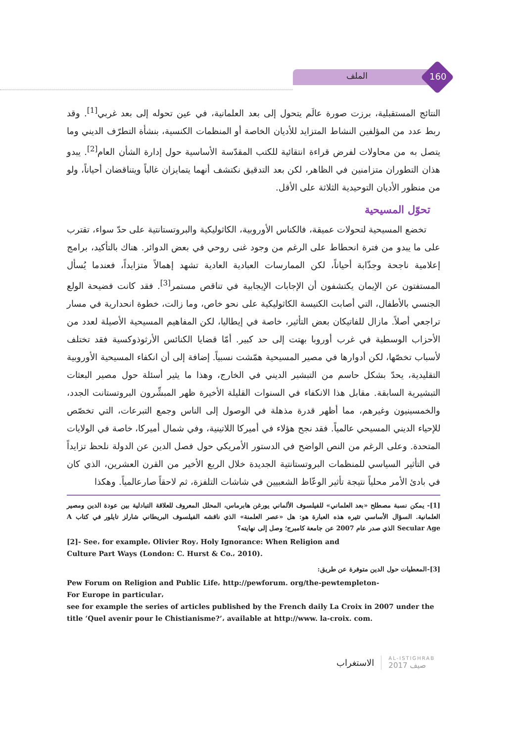الملف 160
النتائج المستقبلية، برزت صورة عالَم يتحول إلى بعد العلمانية، في عين تحوله إلى بعد غربي<sup>[1]</sup>. وقد ربط عدد من المؤلفين النشاط المتزايد للأديان الخاصة أو المنظمات الكنسية، بنشأة التطرّف الديني وما يتصل به من محاولات لفرض قراءة انتقائية للكتب المقدّسة الأساسية حول إدارة الشأن العام<sup>[2]</sup>. يبدو هذان التطوران متزامنين في الظاهر، لكن بعد التدقيق نكتشف أنهما يتمايزان غالباً ويتناقضان أحياناً، ولو من منظور الأديان التوحيدية الثلاثة على الأقل.
تحوّل المسيحية
تخضع المسيحية لتحولات عميقة، فالكناس الأوروبية، الكاثوليكية والبروتستانتية على حدّ سواء، تقترب على ما يبدو من فترة انحطاط على الرغم من وجود غنى روحي في بعض الدوائر. هناك بالتأكيد، برامج إعلامية ناجحة وجذّابة أحياناً، لكن الممارسات العبادية العادية تشهد إهمالاً متزايداً، فعندما يُسأل المستفتون عن الإيمان يكتشفون أن الإجابات الإيجابية في تناقص مستمر<sup>[3]</sup>. فقد كانت فضيحة الولع الجنسي بالأطفال، التي أصابت الكنيسة الكاثوليكية على نحو خاص، وما زالت، خطوة انحدارية في مسار تراجعي أصلاً. مازال للفاتيكان بعض التأثير، خاصة في إيطاليا، لكن المفاهيم المسيحية الأصيلة لعدد من الأحزاب الوسطية في غرب أوروبا بهتت إلى حد كبير. أمّا قضايا الكنائس الأرثوذوكسية فقد تختلف لأسباب تخصّها، لكن أدوارها في مصير المسيحية همّشت نسبياً. إضافة إلى أن انكفاء المسيحية الأوروبية التقليدية، يحدّ بشكل حاسم من التبشير الديني في الخارج، وهذا ما يثير أسئلة حول مصير البعثات التبشيرية السابقة. مقابل هذا الانكفاء في السنوات القليلة الأخيرة ظهر المبشِّرون البروتستانت الجدد، والخمسينيون وغيرهم، مما أظهر قدرة مذهلة في الوصول إلى الناس وجمع التبرعات، التي تخصّص للإحياء الديني المسيحي عالمياً. فقد نجح هؤلاء في أميركا اللاتينية، وفي شمال أميركا، خاصة في الولايات المتحدة. وعلى الرغم من النص الواضح في الدستور الأمريكي حول فصل الدين عن الدولة نلحظ تزايداً في التأثير السياسي للمنظمات البروتستانتية الجديدة خلال الربع الأخير من القرن العشرين، الذي كان في بادئ الأمر محلياً نتيجة تأثير الوعّاظ الشعبيين في شاشات التلفزة، ثم لاحقاً صارعالمياً. وهكذا
[1]- يمكن نسبة مصطلح «بعد العلماني» للفيلسوف الألماني يورغن هابرماس، المحلل المعروف للعلاقة التبادلية بين عودة الدين ومصير العلمانية. السؤال الأساسي تثيره هذه العبارة هو: هل «عصر العلمنة» الذي ناقشه الفيلسوف البريطاني شارلز تايلور في كتاب A Secular Age الذي صدر عام 2007 عن جامعة كامبرج؛ وصل إلى نهايته؟
[2]- See، for example، Olivier Roy، Holy Ignorance: When Religion and
Culture Part Ways (London: C. Hurst & Co.، 2010).
[3]-المعطيات حول الدين متوفرة عن طريق:
Pew Forum on Religion and Public Life، http://pewforum. org/the-pewtempleton-
For Europe in particular،
see for example the series of articles published by the French daily La Croix in 2007 under the title ‘Quel avenir pour le Chistianisme?’، available at http://www. la-croix. com.
الاستغراب AL-ISTIGHRAB
صيف 2017